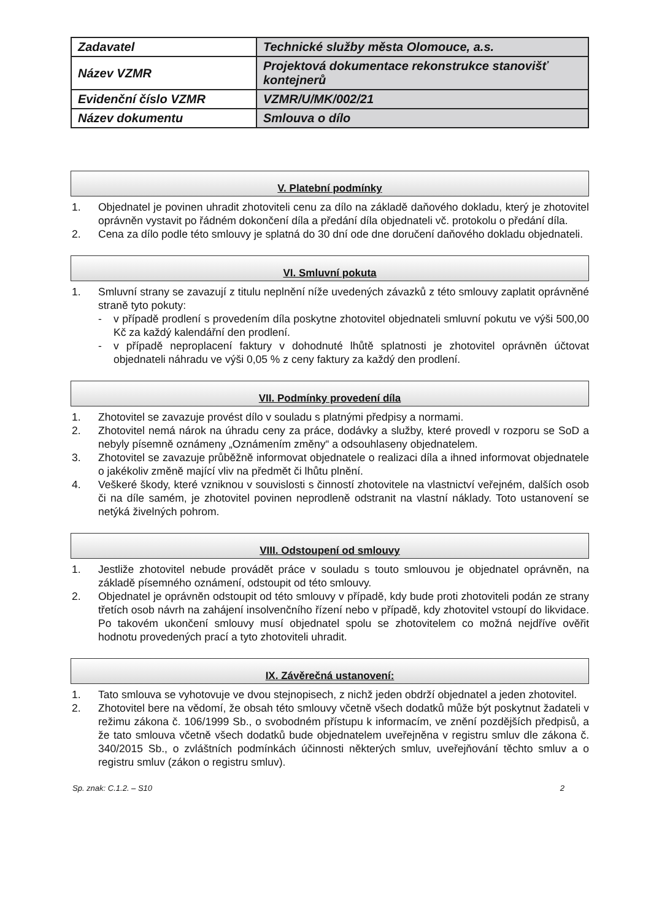| Zadavatel | Technické služby města Olomouce, a.s. |
| Název VZMR | Projektová dokumentace rekonstrukce stanovišť kontejnerů |
| Evidenční číslo VZMR | VZMR/U/MK/002/21 |
| Název dokumentu | Smlouva o dílo |
V. Platební podmínky
1. Objednatel je povinen uhradit zhotoviteli cenu za dílo na základě daňového dokladu, který je zhotovitel oprávněn vystavit po řádném dokončení díla a předání díla objednateli vč. protokolu o předání díla.
2. Cena za dílo podle této smlouvy je splatná do 30 dní ode dne doručení daňového dokladu objednateli.
VI. Smluvní pokuta
1. Smluvní strany se zavazují z titulu neplnění níže uvedených závazků z této smlouvy zaplatit oprávněné straně tyto pokuty:
- v případě prodlení s provedením díla poskytne zhotovitel objednateli smluvní pokutu ve výši 500,00 Kč za každý kalendářní den prodlení.
- v případě neproplacení faktury v dohodnuté lhůtě splatnosti je zhotovitel oprávněn účtovat objednateli náhradu ve výši 0,05 % z ceny faktury za každý den prodlení.
VII. Podmínky provedení díla
1. Zhotovitel se zavazuje provést dílo v souladu s platnými předpisy a normami.
2. Zhotovitel nemá nárok na úhradu ceny za práce, dodávky a služby, které provedl v rozporu se SoD a nebyly písemně oznámeny „Oznámením změny“ a odsouhlaseny objednatelem.
3. Zhotovitel se zavazuje průběžně informovat objednatele o realizaci díla a ihned informovat objednatele o jakékoliv změně mající vliv na předmět či lhůtu plnění.
4. Veškeré škody, které vzniknou v souvislosti s činností zhotovitele na vlastnictví veřejném, dalších osob či na díle samém, je zhotovitel povinen neprodleně odstranit na vlastní náklady. Toto ustanovení se netýká živelných pohrom.
VIII. Odstoupení od smlouvy
1. Jestliže zhotovitel nebude provádět práce v souladu s touto smlouvou je objednatel oprávněn, na základě písemného oznámení, odstoupit od této smlouvy.
2. Objednatel je oprávněn odstoupit od této smlouvy v případě, kdy bude proti zhotoviteli podán ze strany třetích osob návrh na zahájení insolvenčního řízení nebo v případě, kdy zhotovitel vstoupí do likvidace. Po takovém ukončení smlouvy musí objednatel spolu se zhotovitelem co možná nejdříve ověřit hodnotu provedených prací a tyto zhotoviteli uhradit.
IX. Závěrečná ustanovení:
1. Tato smlouva se vyhotovuje ve dvou stejnopisech, z nichž jeden obdrží objednatel a jeden zhotovitel.
2. Zhotovitel bere na vědomí, že obsah této smlouvy včetně všech dodatků může být poskytnut žadateli v režimu zákona č. 106/1999 Sb., o svobodném přístupu k informacím, ve znění pozdějších předpisů, a že tato smlouva včetně všech dodatků bude objednatelem uveřejněna v registru smluv dle zákona č. 340/2015 Sb., o zvláštních podmínkách účinnosti některých smluv, uveřejňování těchto smluv a o registru smluv (zákon o registru smluv).
Sp. znak: C.1.2. – S10 2